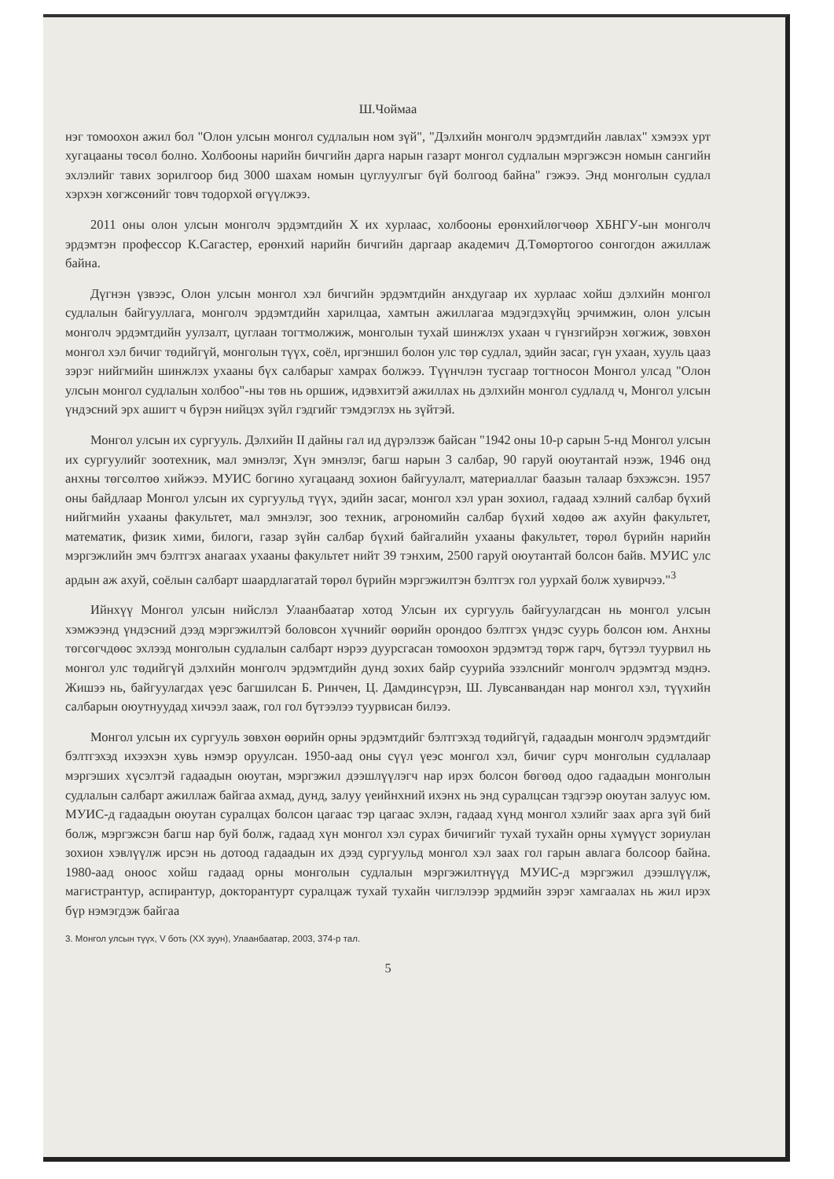Ш.Чоймаа
нэг томоохон ажил бол "Олон улсын монгол судлалын ном зүй", "Дэлхийн монголч эрдэмтдийн лавлах" хэмээх урт хугацааны төсөл болно. Холбооны нарийн бичгийн дарга нарын газарт монгол судлалын мэргэжсэн номын сангийн эхлэлийг тавих зорилгоор бид 3000 шахам номын цуглуулгыг бүй болгоод байна" гэжээ. Энд монголын судлал хэрхэн хөгжсөнийг товч тодорхой өгүүлжээ.
2011 оны олон улсын монголч эрдэмтдийн X их хурлаас, холбооны ерөнхийлөгчөөр ХБНГУ-ын монголч эрдэмтэн профессор К.Сагастер, ерөнхий нарийн бичгийн даргаар академич Д.Төмөртогоо сонгогдон ажиллаж байна.
Дүгнэн үзвээс, Олон улсын монгол хэл бичгийн эрдэмтдийн анхдугаар их хурлаас хойш дэлхийн монгол судлалын байгууллага, монголч эрдэмтдийн харилцаа, хамтын ажиллагаа мэдэгдэхүйц эрчимжин, олон улсын монголч эрдэмтдийн уулзалт, цуглаан тогтмолжиж, монголын тухай шинжлэх ухаан ч гүнзгийрэн хөгжиж, зөвхөн монгол хэл бичиг төдийгүй, монголын түүх, соёл, иргэншил болон улс төр судлал, эдийн засаг, гүн ухаан, хууль цааз зэрэг нийгмийн шинжлэх ухааны бүх салбарыг хамрах болжээ. Түүнчлэн тусгаар тогтносон Монгол улсад "Олон улсын монгол судлалын холбоо"-ны төв нь оршиж, идэвхитэй ажиллах нь дэлхийн монгол судлалд ч, Монгол улсын үндэсний эрх ашигт ч бүрэн нийцэх зүйл гэдгийг тэмдэглэх нь зүйтэй.
Монгол улсын их сургууль. Дэлхийн II дайны гал ид дүрэлзэж байсан "1942 оны 10-р сарын 5-нд Монгол улсын их сургуулийг зоотехник, мал эмнэлэг, Хүн эмнэлэг, багш нарын 3 салбар, 90 гаруй оюутантай нээж, 1946 онд анхны төгсөлтөө хийжээ. МУИС богино хугацаанд зохион байгуулалт, материаллаг баазын талаар бэхэжсэн. 1957 оны байдлаар Монгол улсын их сургуульд түүх, эдийн засаг, монгол хэл уран зохиол, гадаад хэлний салбар бүхий нийгмийн ухааны факультет, мал эмнэлэг, зоо техник, агрономийн салбар бүхий хөдөө аж ахуйн факультет, математик, физик хими, билоги, газар зүйн салбар бүхий байгалийн ухааны факультет, төрөл бүрийн нарийн мэргэжлийн эмч бэлтгэх анагаах ухааны факультет нийт 39 тэнхим, 2500 гаруй оюутантай болсон байв. МУИС улс ардын аж ахуй, соёлын салбарт шаардлагатай төрөл бүрийн мэргэжилтэн бэлтгэх гол уурхай болж хувирчээ."<sup>3</sup>
Ийнхүү Монгол улсын нийслэл Улаанбаатар хотод Улсын их сургууль байгуулагдсан нь монгол улсын хэмжээнд үндэсний дээд мэргэжилтэй боловсон хүчнийг өөрийн орондоо бэлтгэх үндэс суурь болсон юм. Анхны төгсөгчдөөс эхлээд монголын судлалын салбарт нэрээ дуурсгасан томоохон эрдэмтэд төрж гарч, бүтээл туурвил нь монгол улс төдийгүй дэлхийн монголч эрдэмтдийн дунд зохих байр суурийа эзэлснийг монголч эрдэмтэд мэднэ. Жишээ нь, байгуулагдах үеэс багшилсан Б. Ринчен, Ц. Дамдинсүрэн, Ш. Лувсанвандан нар монгол хэл, түүхийн салбарын оюутнуудад хичээл зааж, гол гол бүтээлээ туурвисан билээ.
Монгол улсын их сургууль зөвхөн өөрийн орны эрдэмтдийг бэлтгэхэд төдийгүй, гадаадын монголч эрдэмтдийг бэлтгэхэд ихээхэн хувь нэмэр оруулсан. 1950-аад оны сүүл үеэс монгол хэл, бичиг сурч монголын судлалаар мэргэших хүсэлтэй гадаадын оюутан, мэргэжил дээшлүүлэгч нар ирэх болсон бөгөөд одоо гадаадын монголын судлалын салбарт ажиллаж байгаа ахмад, дунд, залуу үеийнхний ихэнх нь энд суралцсан тэдгээр оюутан залуус юм. МУИС-д гадаадын оюутан суралцах болсон цагаас тэр цагаас эхлэн, гадаад хүнд монгол хэлийг заах арга зүй бий болж, мэргэжсэн багш нар буй болж, гадаад хүн монгол хэл сурах бичигийг тухай тухайн орны хүмүүст зориулан зохион хэвлүүлж ирсэн нь дотоод гадаадын их дээд сургуульд монгол хэл заах гол гарын авлага болсоор байна. 1980-аад оноос хойш гадаад орны монголын судлалын мэргэжилтнүүд МУИС-д мэргэжил дээшлүүлж, магистрантур, аспирантур, докторантурт суралцаж тухай тухайн чиглэлээр эрдмийн зэрэг хамгаалах нь жил ирэх бүр нэмэгдэж байгаа
3. Монгол улсын түүх, V боть (XX зуун), Улаанбаатар, 2003, 374-р тал.
5